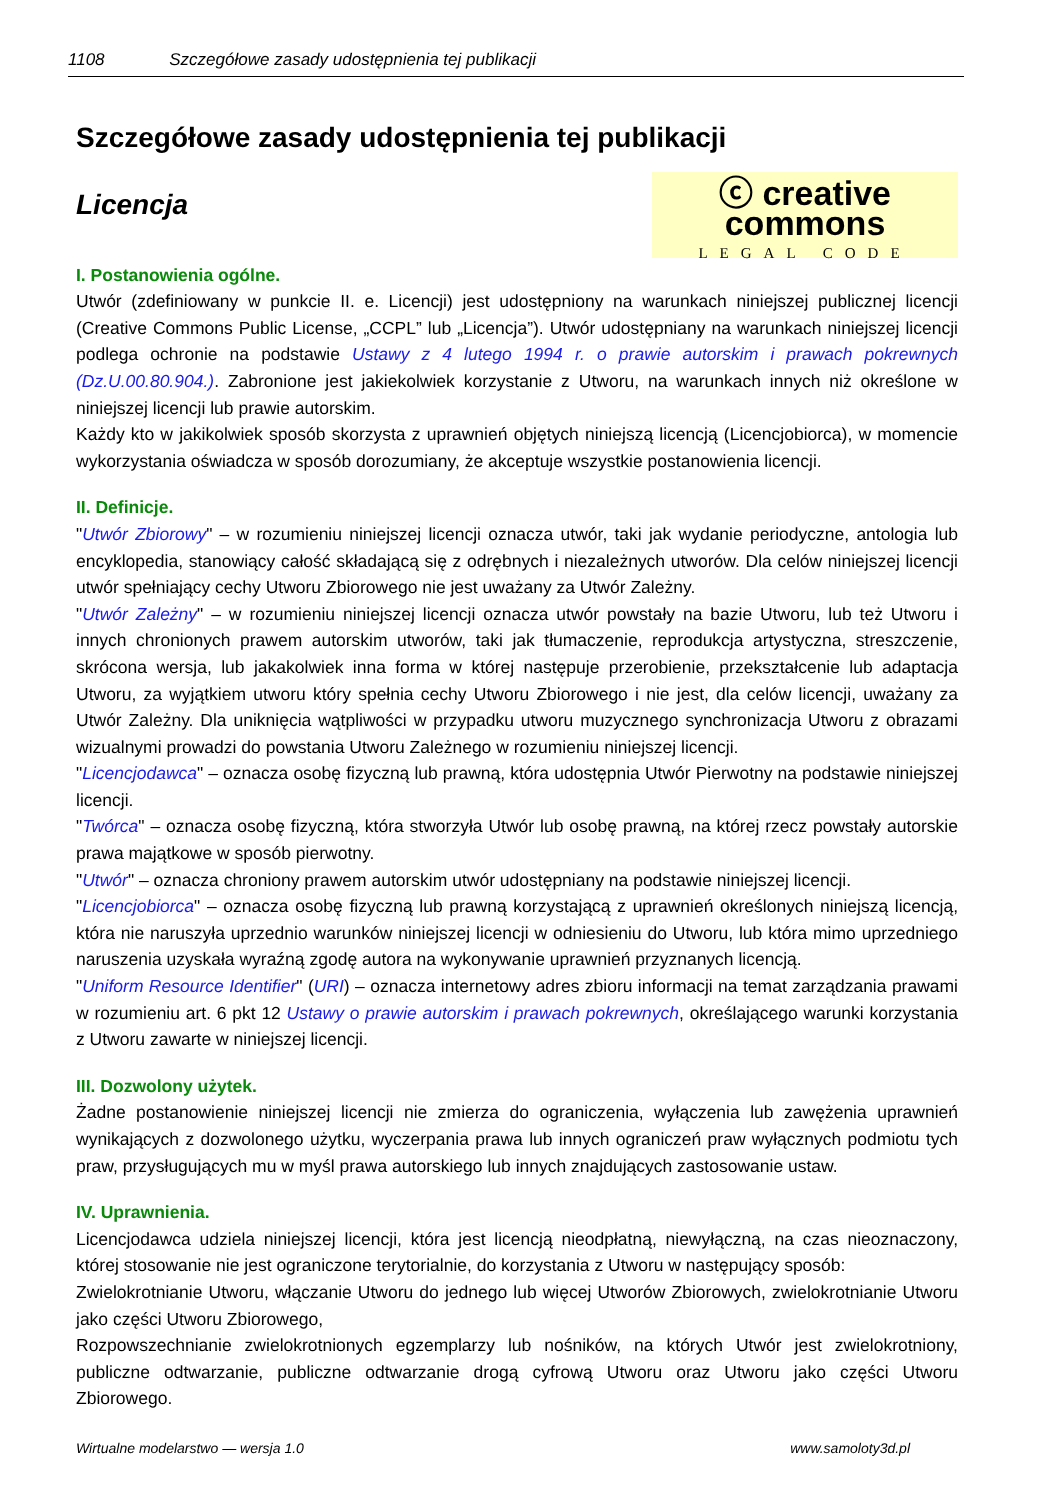1108 Szczegółowe zasady udostępnienia tej publikacji
Szczegółowe zasady udostępnienia tej publikacji
Licencja
ⓒ creative commons
LEGAL CODE
I. Postanowienia ogólne.
Utwór (zdefiniowany w punkcie II. e. Licencji) jest udostępniony na warunkach niniejszej publicznej licencji (Creative Commons Public License, „CCPL” lub „Licencja”). Utwór udostępniany na warunkach niniejszej licencji podlega ochronie na podstawie Ustawy z 4 lutego 1994 r. o prawie autorskim i prawach pokrewnych (Dz.U.00.80.904.). Zabronione jest jakiekolwiek korzystanie z Utworu, na warunkach innych niż określone w niniejszej licencji lub prawie autorskim.
Każdy kto w jakikolwiek sposób skorzysta z uprawnień objętych niniejszą licencją (Licencjobiorca), w momencie wykorzystania oświadcza w sposób dorozumiany, że akceptuje wszystkie postanowienia licencji.
II. Definicje.
"Utwór Zbiorowy" – w rozumieniu niniejszej licencji oznacza utwór, taki jak wydanie periodyczne, antologia lub encyklopedia, stanowiący całość składającą się z odrębnych i niezależnych utworów. Dla celów niniejszej licencji utwór spełniający cechy Utworu Zbiorowego nie jest uważany za Utwór Zależny.
"Utwór Zależny" – w rozumieniu niniejszej licencji oznacza utwór powstały na bazie Utworu, lub też Utworu i innych chronionych prawem autorskim utworów, taki jak tłumaczenie, reprodukcja artystyczna, streszczenie, skrócona wersja, lub jakakolwiek inna forma w której następuje przerobienie, przekształcenie lub adaptacja Utworu, za wyjątkiem utworu który spełnia cechy Utworu Zbiorowego i nie jest, dla celów licencji, uważany za Utwór Zależny. Dla uniknięcia wątpliwości w przypadku utworu muzycznego synchronizacja Utworu z obrazami wizualnymi prowadzi do powstania Utworu Zależnego w rozumieniu niniejszej licencji.
"Licencjodawca" – oznacza osobę fizyczną lub prawną, która udostępnia Utwór Pierwotny na podstawie niniejszej licencji.
"Twórca" – oznacza osobę fizyczną, która stworzyła Utwór lub osobę prawną, na której rzecz powstały autorskie prawa majątkowe w sposób pierwotny.
"Utwór" – oznacza chroniony prawem autorskim utwór udostępniany na podstawie niniejszej licencji.
"Licencjobiorca" – oznacza osobę fizyczną lub prawną korzystającą z uprawnień określonych niniejszą licencją, która nie naruszyła uprzednio warunków niniejszej licencji w odniesieniu do Utworu, lub która mimo uprzedniego naruszenia uzyskała wyraźną zgodę autora na wykonywanie uprawnień przyznanych licencją.
"Uniform Resource Identifier" (URI) – oznacza internetowy adres zbioru informacji na temat zarządzania prawami w rozumieniu art. 6 pkt 12 Ustawy o prawie autorskim i prawach pokrewnych, określającego warunki korzystania z Utworu zawarte w niniejszej licencji.
III. Dozwolony użytek.
Żadne postanowienie niniejszej licencji nie zmierza do ograniczenia, wyłączenia lub zawężenia uprawnień wynikających z dozwolonego użytku, wyczerpania prawa lub innych ograniczeń praw wyłącznych podmiotu tych praw, przysługujących mu w myśl prawa autorskiego lub innych znajdujących zastosowanie ustaw.
IV. Uprawnienia.
Licencjodawca udziela niniejszej licencji, która jest licencją nieodpłatną, niewyłączną, na czas nieoznaczony, której stosowanie nie jest ograniczone terytorialnie, do korzystania z Utworu w następujący sposób:
Zwielokrotnianie Utworu, włączanie Utworu do jednego lub więcej Utworów Zbiorowych, zwielokrotnianie Utworu jako części Utworu Zbiorowego,
Rozpowszechnianie zwielokrotnionych egzemplarzy lub nośników, na których Utwór jest zwielokrotniony, publiczne odtwarzanie, publiczne odtwarzanie drogą cyfrową Utworu oraz Utworu jako części Utworu Zbiorowego.
Wirtualne modelarstwo — wersja 1.0 www.samoloty3d.pl